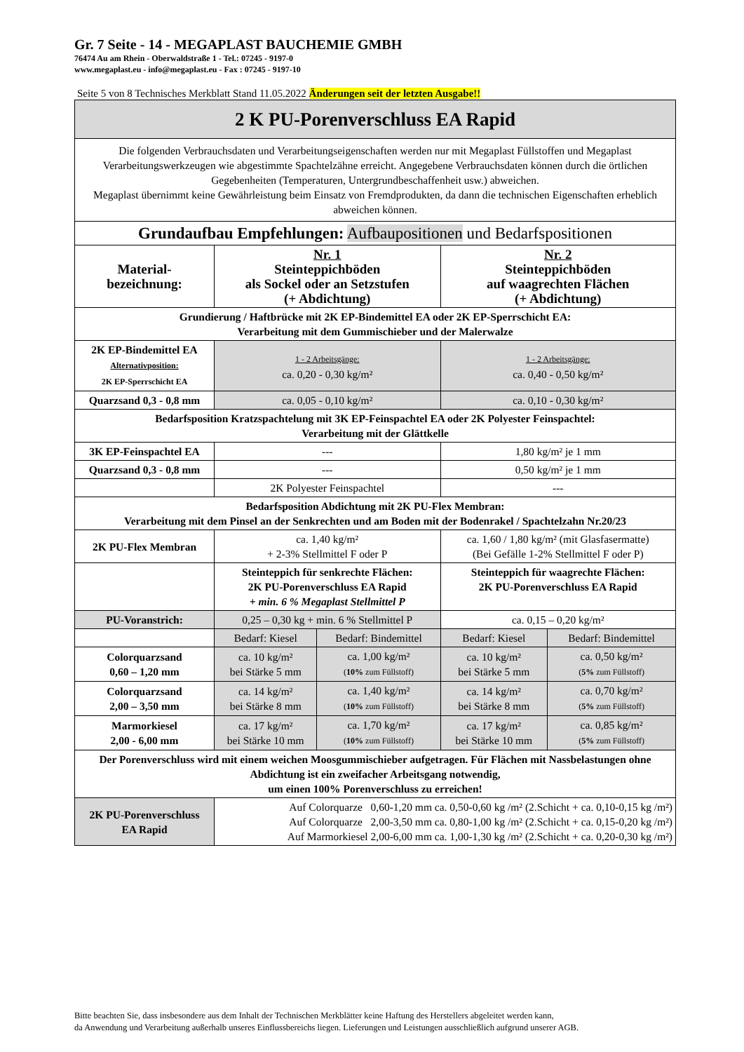Gr. 7 Seite - 14 - MEGAPLAST BAUCHEMIE GMBH
76474 Au am Rhein - Oberwaldstraße 1 - Tel.: 07245 - 9197-0
www.megaplast.eu - info@megaplast.eu - Fax : 07245 - 9197-10
Seite 5 von 8 Technisches Merkblatt Stand 11.05.2022 Änderungen seit der letzten Ausgabe!!
| 2 K PU-Porenverschluss EA Rapid | | | | |
| Die folgenden Verbrauchsdaten und Verarbeitungseigenschaften werden nur mit Megaplast Füllstoffen und Megaplast Verarbeitungswerkzeugen wie abgestimmte Spachtelzähne erreicht. Angegebene Verbrauchsdaten können durch die örtlichen Gegebenheiten (Temperaturen, Untergrundbeschaffenheit usw.) abweichen. Megaplast übernimmt keine Gewährleistung beim Einsatz von Fremdprodukten, da dann die technischen Eigenschaften erheblich abweichen können. | | | | |
| Grundaufbau Empfehlungen: Aufbaupositionen und Bedarfspositionen | | | | |
| Material- bezeichnung: | Nr. 1 Steinteppichböden als Sockel oder an Setzstufen (+ Abdichtung) | | Nr. 2 Steinteppichböden auf waagrechten Flächen (+ Abdichtung) | |
| Grundierung / Haftbrücke mit 2K EP-Bindemittel EA oder 2K EP-Sperrschicht EA: Verarbeitung mit dem Gummischieber und der Malerwalze | | | | |
| 2K EP-Bindemittel EA Alternativposition: 2K EP-Sperrschicht EA | 1 - 2 Arbeitsgänge: ca. 0,20 - 0,30 kg/m² | | 1 - 2 Arbeitsgänge: ca. 0,40 - 0,50 kg/m² | |
| Quarzsand 0,3 - 0,8 mm | ca. 0,05 - 0,10 kg/m² | | ca. 0,10 - 0,30 kg/m² | |
| Bedarfsposition Kratzspachtelung mit 3K EP-Feinspachtel EA oder 2K Polyester Feinspachtel: Verarbeitung mit der Glättkelle | | | | |
| 3K EP-Feinspachtel EA | --- | | 1,80 kg/m² je 1 mm | |
| Quarzsand 0,3 - 0,8 mm | --- | | 0,50 kg/m² je 1 mm | |
| | 2K Polyester Feinspachtel | | --- | |
| Bedarfsposition Abdichtung mit 2K PU-Flex Membran: Verarbeitung mit dem Pinsel an der Senkrechten und am Boden mit der Bodenrakel / Spachtelzahn Nr.20/23 | | | | |
| 2K PU-Flex Membran | ca. 1,40 kg/m² + 2-3% Stellmittel F oder P | | ca. 1,60 / 1,80 kg/m² (mit Glasfasermatte) (Bei Gefälle 1-2% Stellmittel F oder P) | |
| | Steinteppich für senkrechte Flächen: 2K PU-Porenverschluss EA Rapid + min. 6 % Megaplast Stellmittel P | | Steinteppich für waagrechte Flächen: 2K PU-Porenverschluss EA Rapid | |
| PU-Voranstrich: | 0,25 – 0,30 kg + min. 6 % Stellmittel P | | ca. 0,15 – 0,20 kg/m² | |
| | Bedarf: Kiesel | Bedarf: Bindemittel | Bedarf: Kiesel | Bedarf: Bindemittel |
| Colorquarzsand 0,60 – 1,20 mm | ca. 10 kg/m² bei Stärke 5 mm | ca. 1,00 kg/m² ( 10% zum Füllstoff) | ca. 10 kg/m² bei Stärke 5 mm | ca. 0,50 kg/m² ( 5% zum Füllstoff) |
| Colorquarzsand 2,00 – 3,50 mm | ca. 14 kg/m² bei Stärke 8 mm | ca. 1,40 kg/m² ( 10% zum Füllstoff) | ca. 14 kg/m² bei Stärke 8 mm | ca. 0,70 kg/m² ( 5% zum Füllstoff) |
| Marmorkiesel 2,00 - 6,00 mm | ca. 17 kg/m² bei Stärke 10 mm | ca. 1,70 kg/m² ( 10% zum Füllstoff) | ca. 17 kg/m² bei Stärke 10 mm | ca. 0,85 kg/m² ( 5% zum Füllstoff) |
| Der Porenverschluss wird mit einem weichen Moosgummischieber aufgetragen. Für Flächen mit Nassbelastungen ohne Abdichtung ist ein zweifacher Arbeitsgang notwendig, um einen 100% Porenverschluss zu erreichen! | | | | |
| 2K PU-Porenverschluss EA Rapid | Auf Colorquarze 0,60-1,20 mm ca. 0,50-0,60 kg /m² (2.Schicht + ca. 0,10-0,15 kg /m²) Auf Colorquarze 2,00-3,50 mm ca. 0,80-1,00 kg /m² (2.Schicht + ca. 0,15-0,20 kg /m²) Auf Marmorkiesel 2,00-6,00 mm ca. 1,00-1,30 kg /m² (2.Schicht + ca. 0,20-0,30 kg /m²) | | | |
Bitte beachten Sie, dass insbesondere aus dem Inhalt der Technischen Merkblätter keine Haftung des Herstellers abgeleitet werden kann,
da Anwendung und Verarbeitung außerhalb unseres Einflussbereichs liegen. Lieferungen und Leistungen ausschließlich aufgrund unserer AGB.